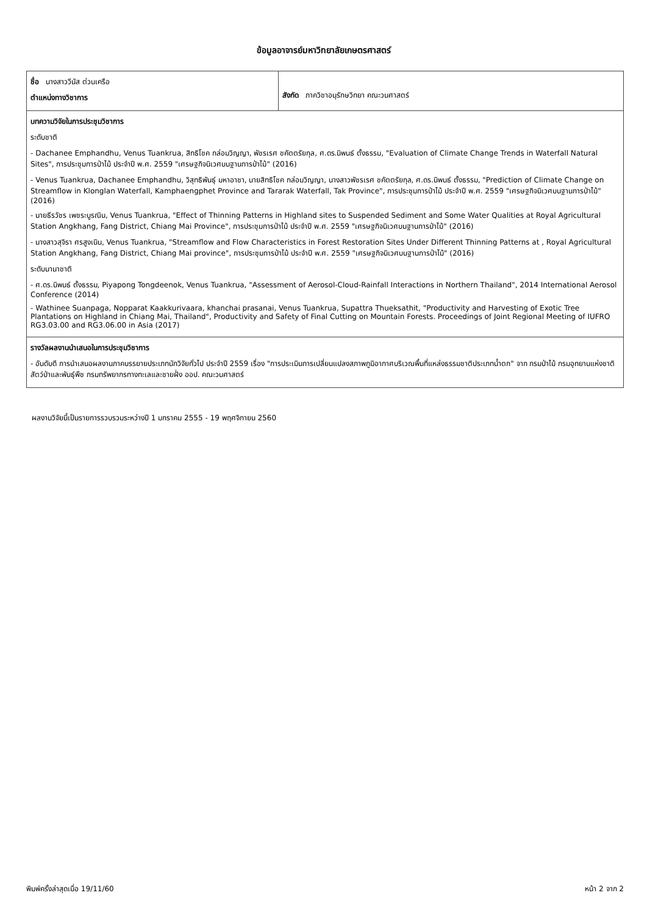ข้อมูลอาจารย์มหาวิทยาลัยเกษตรศาสตร์
| ชื่อ นางสาววีนัส ต่วนเครือ ตำแหน่งทางวิชาการ | สังกัด ภาควิชาอนุรักษวิทยา คณะวนศาสตร์ |
| บทความวิจัยในการประชุมวิชาการ ระดับชาติ - Dachanee Emphandhu, Venus Tuankrua, สิทธิโชค กล่อมวิญญา, พัชรเรศ ชคัตตรัยกุล, ศ.ดร.นิพนธ์ ตั้งธรรม, "Evaluation of Climate Change Trends in Waterfall Natural Sites", การประชุมการป่าไม้ ประจำปี พ.ศ. 2559 "เศรษฐกิจนิเวศบนฐานการป่าไม้" (2016) - Venus Tuankrua, Dachanee Emphandhu, วิสุทธิพันธุ์ มหาอาชา, นายสิทธิโชค กล่อมวิญญา, นางสาวพัชรเรศ ชคัตตรัยกุล, ศ.ดร.นิพนธ์ ตั้งธรรม, "Prediction of Climate Change on Streamflow in Klonglan Waterfall, Kamphaengphet Province and Tararak Waterfall, Tak Province", การประชุมการป่าไม้ ประจำปี พ.ศ. 2559 "เศรษฐกิจนิเวศบนฐานการป่าไม้" (2016) - นายธีรวัชร เพชระบูรณิน, Venus Tuankrua, "Effect of Thinning Patterns in Highland sites to Suspended Sediment and Some Water Qualities at Royal Agricultural Station Angkhang, Fang District, Chiang Mai Province", การประชุมการป่าไม้ ประจำปี พ.ศ. 2559 "เศรษฐกิจนิเวศบนฐานการป่าไม้" (2016) - นางสาวสุจิรา ศรสูงเนิน, Venus Tuankrua, "Streamflow and Flow Characteristics in Forest Restoration Sites Under Different Thinning Patterns at , Royal Agricultural Station Angkhang, Fang District, Chiang Mai province", การประชุมการป่าไม้ ประจำปี พ.ศ. 2559 "เศรษฐกิจนิเวศบนฐานการป่าไม้" (2016) ระดับนานาชาติ - ศ.ดร.นิพนธ์ ตั้งธรรม, Piyapong Tongdeenok, Venus Tuankrua, "Assessment of Aerosol-Cloud-Rainfall Interactions in Northern Thailand", 2014 International Aerosol Conference (2014) - Wathinee Suanpaga, Nopparat Kaakkurivaara, khanchai prasanai, Venus Tuankrua, Supattra Thueksathit, "Productivity and Harvesting of Exotic Tree Plantations on Highland in Chiang Mai, Thailand", Productivity and Safety of Final Cutting on Mountain Forests. Proceedings of Joint Regional Meeting of IUFRO RG3.03.00 and RG3.06.00 in Asia (2017) | |
| รางวัลผลงานนำเสนอในการประชุมวิชาการ - อันดับดี การนำเสนอผลงานภาคบรรยายประเภทนักวิจัยทั่วไป ประจำปี 2559 เรื่อง "การประเมินการเปลี่ยนแปลงสภาพภูมิอากาศบริเวณพื้นที่แหล่งธรรมชาติประเภทน้ำตก" จาก กรมป่าไม้ กรมอุทยานแห่งชาติสัตว์ป่าและพันธุ์พืช กรมทรัพยากรทางทะเลและชายฝั่ง ออป. คณะวนศาสตร์ | |
ผลงานวิจัยนี้เป็นรายการรวบรวมระหว่างปี 1 มกราคม 2555 - 19 พฤศจิกายน 2560
พิมพ์ครั้งล่าสุดเมื่อ 19/11/60 หน้า 2 จาก 2